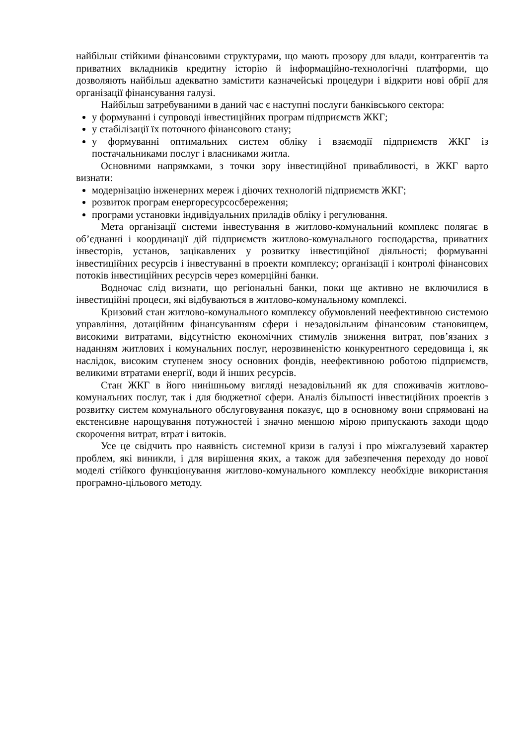найбільш стійкими фінансовими структурами, що мають прозору для влади, контрагентів та приватних вкладників кредитну історію й інформаційно-технологічні платформи, що дозволяють найбільш адекватно замістити казначейські процедури і відкрити нові обрії для організації фінансування галузі.
Найбільш затребуваними в даний час є наступні послуги банківського сектора:
у формуванні і супроводі інвестиційних програм підприємств ЖКГ;
у стабілізації їх поточного фінансового стану;
у формуванні оптимальних систем обліку і взаємодії підприємств ЖКГ із постачальниками послуг і власниками житла.
Основними напрямками, з точки зору інвестиційної привабливості, в ЖКГ варто визнати:
модернізацію інженерних мереж і діючих технологій підприємств ЖКГ;
розвиток програм енергоресурсосбереження;
програми установки індивідуальних приладів обліку і регулювання.
Мета організації системи інвестування в житлово-комунальний комплекс полягає в об’єднанні і координації дій підприємств житлово-комунального господарства, приватних інвесторів, установ, зацікавлених у розвитку інвестиційної діяльності; формуванні інвестиційних ресурсів і інвестуванні в проекти комплексу; організації і контролі фінансових потоків інвестиційних ресурсів через комерційні банки.
Водночас слід визнати, що регіональні банки, поки ще активно не включилися в інвестиційні процеси, які відбуваються в житлово-комунальному комплексі.
Кризовий стан житлово-комунального комплексу обумовлений неефективною системою управління, дотаційним фінансуванням сфери і незадовільним фінансовим становищем, високими витратами, відсутністю економічних стимулів зниження витрат, пов’язаних з наданням житлових і комунальних послуг, нерозвиненістю конкурентного середовища і, як наслідок, високим ступенем зносу основних фондів, неефективною роботою підприємств, великими втратами енергії, води й інших ресурсів.
Стан ЖКГ в його нинішньому вигляді незадовільний як для споживачів житлово-комунальних послуг, так і для бюджетної сфери. Аналіз більшості інвестиційних проектів з розвитку систем комунального обслуговування показує, що в основному вони спрямовані на екстенсивне нарощування потужностей і значно меншою мірою припускають заходи щодо скорочення витрат, втрат і витоків.
Усе це свідчить про наявність системної кризи в галузі і про міжгалузевий характер проблем, які виникли, і для вирішення яких, а також для забезпечення переходу до нової моделі стійкого функціонування житлово-комунального комплексу необхідне використання програмно-цільового методу.